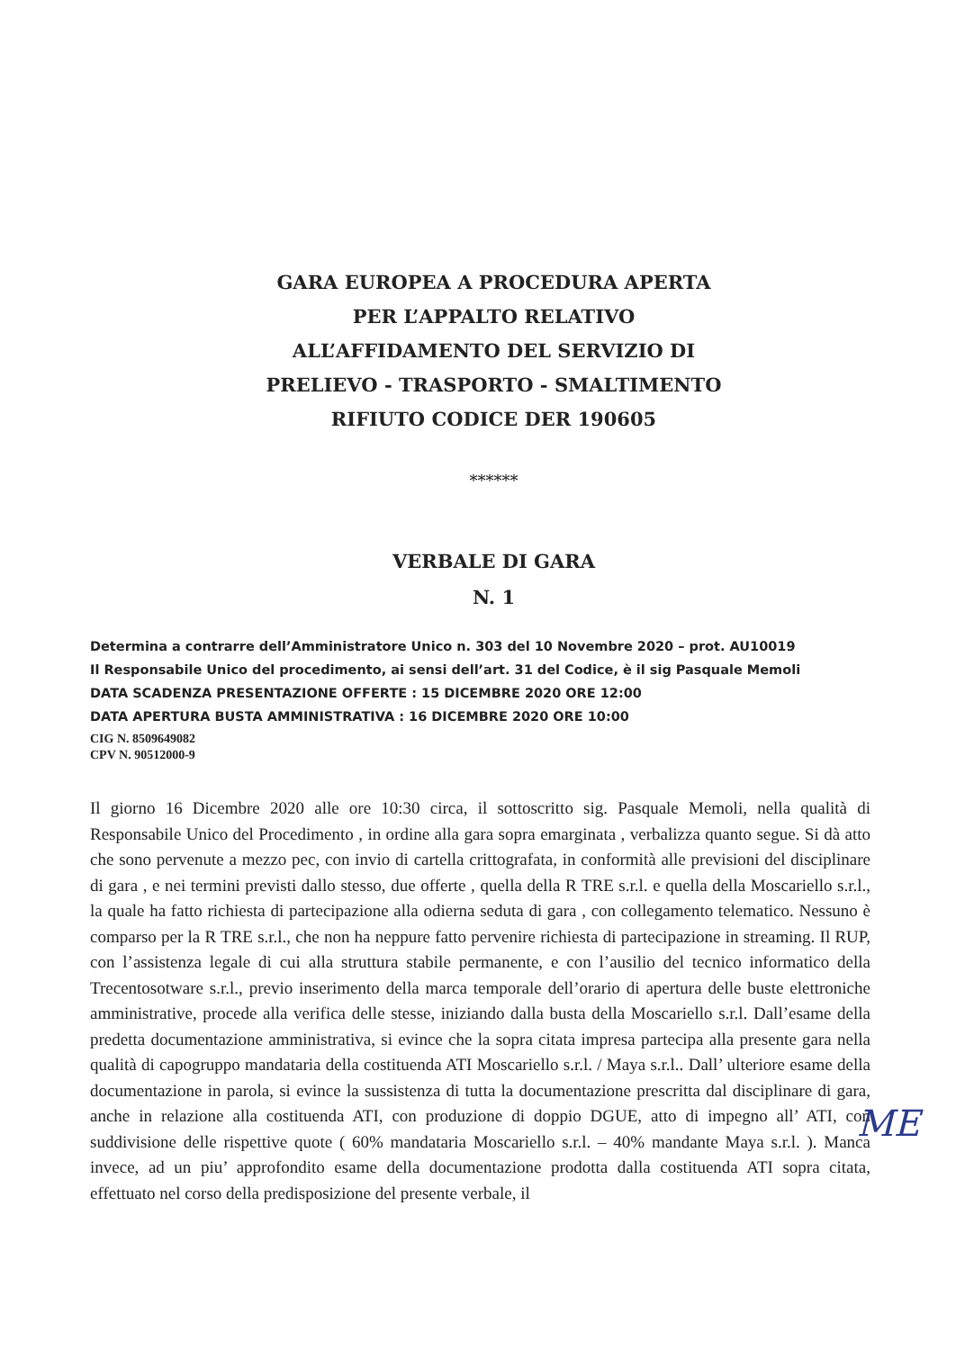GARA EUROPEA A PROCEDURA APERTA
PER L’APPALTO RELATIVO
ALL’AFFIDAMENTO DEL SERVIZIO DI
PRELIEVO - TRASPORTO - SMALTIMENTO
RIFIUTO CODICE DER 190605
******
VERBALE DI GARA
N. 1
Determina a contrarre dell’Amministratore Unico n. 303 del 10 Novembre 2020 – prot. AU10019
Il Responsabile Unico del procedimento, ai sensi dell’art. 31 del Codice, è il sig Pasquale Memoli
DATA SCADENZA PRESENTAZIONE OFFERTE : 15 DICEMBRE 2020 ORE 12:00
DATA APERTURA BUSTA AMMINISTRATIVA : 16 DICEMBRE 2020 ORE 10:00
CIG N. 8509649082
CPV N. 90512000-9
Il giorno 16 Dicembre 2020 alle ore 10:30 circa, il sottoscritto sig. Pasquale Memoli, nella qualità di Responsabile Unico del Procedimento , in ordine alla gara sopra emarginata , verbalizza quanto segue. Si dà atto che sono pervenute a mezzo pec, con invio di cartella crittografata, in conformità alle previsioni del disciplinare di gara , e nei termini previsti dallo stesso, due offerte , quella della R TRE s.r.l. e quella della Moscariello s.r.l., la quale ha fatto richiesta di partecipazione alla odierna seduta di gara , con collegamento telematico. Nessuno è comparso per la R TRE s.r.l., che non ha neppure fatto pervenire richiesta di partecipazione in streaming. Il RUP, con l’assistenza legale di cui alla struttura stabile permanente, e con l’ausilio del tecnico informatico della Trecentosotware s.r.l., previo inserimento della marca temporale dell’orario di apertura delle buste elettroniche amministrative, procede alla verifica delle stesse, iniziando dalla busta della Moscariello s.r.l. Dall’esame della predetta documentazione amministrativa, si evince che la sopra citata impresa partecipa alla presente gara nella qualità di capogruppo mandataria della costituenda ATI Moscariello s.r.l. / Maya s.r.l.. Dall’ ulteriore esame della documentazione in parola, si evince la sussistenza di tutta la documentazione prescritta dal disciplinare di gara, anche in relazione alla costituenda ATI, con produzione di doppio DGUE, atto di impegno all’ ATI, con suddivisione delle rispettive quote ( 60% mandataria Moscariello s.r.l. – 40% mandante Maya s.r.l. ). Manca invece, ad un piu’ approfondito esame della documentazione prodotta dalla costituenda ATI sopra citata, effettuato nel corso della predisposizione del presente verbale, il
ME